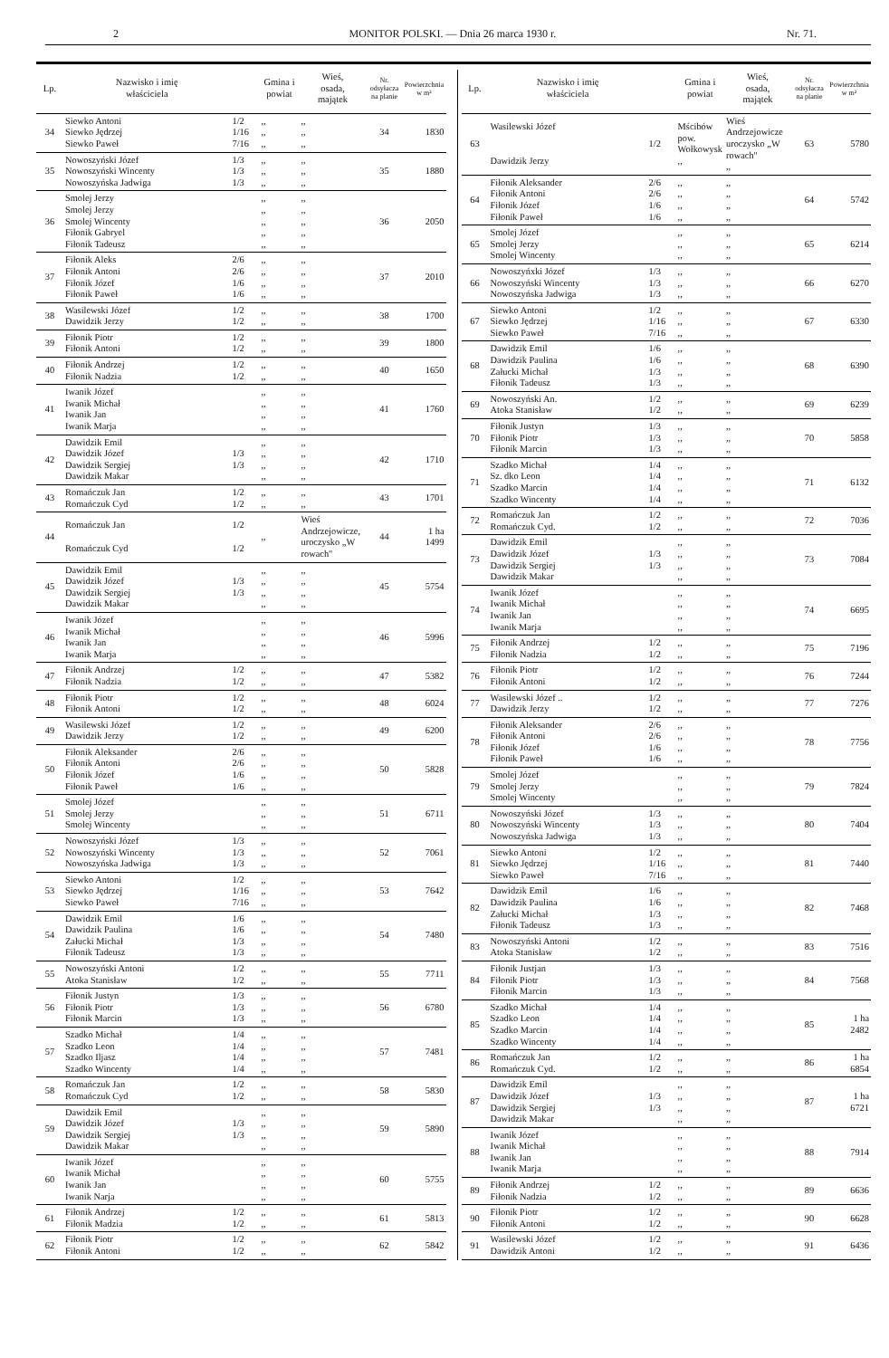2 MONITOR POLSKI. — Dnia 26 marca 1930 r. Nr. 71.
| Lp. | Nazwisko i imię właściciela | | Gmina i powiat | Wieś, osada, majątek | Nr. odsyłacza na planie | Powierzchnia w m² |
| --- | --- | --- | --- | --- | --- | --- |
| 34 | Siewko Antoni Siewko Jędrzej Siewko Paweł | 1/2 1/16 7/16 | ,, ,, ,, | ,, ,, ,, | 34 | 1830 |
| 35 | Nowoszyński Józef Nowoszyński Wincenty Nowoszyńska Jadwiga | 1/3 1/3 1/3 | ,, ,, ,, | ,, ,, ,, | 35 | 1880 |
| 36 | Smolej Jerzy Smolej Jerzy Smolej Wincenty Fiłonik Gabryel Fiłonik Tadeusz | | ,, ,, ,, ,, ,, | ,, ,, ,, ,, ,, | 36 | 2050 |
| 37 | Fiłonik Aleks Fiłonik Antoni Fiłonik Józef Fiłonik Paweł | 2/6 2/6 1/6 1/6 | ,, ,, ,, ,, | ,, ,, ,, ,, | 37 | 2010 |
| 38 | Wasilewski Józef Dawidzik Jerzy | 1/2 1/2 | ,, ,, | ,, ,, | 38 | 1700 |
| 39 | Fiłonik Piotr Fiłonik Antoni | 1/2 1/2 | ,, ,, | ,, ,, | 39 | 1800 |
| 40 | Fiłonik Andrzej Fiłonik Nadzia | 1/2 1/2 | ,, ,, | ,, ,, | 40 | 1650 |
| 41 | Iwanik Józef Iwanik Michał Iwanik Jan Iwanik Marja | | ,, ,, ,, ,, | ,, ,, ,, ,, | 41 | 1760 |
| 42 | Dawidzik Emil Dawidzik Józef Dawidzik Sergiej Dawidzik Makar | 1/3 1/3 | ,, ,, ,, ,, | ,, ,, ,, ,, | 42 | 1710 |
| 43 | Romańczuk Jan Romańczuk Cyd | 1/2 1/2 | ,, ,, | ,, ,, | 43 | 1701 |
| 44 | Romańczuk Jan Romańczuk Cyd | 1/2 1/2 | ,, | Wieś Andrzejowicze, uroczysko „W rowach" | 44 | 1 ha 1499 |
| 45 | Dawidzik Emil Dawidzik Józef Dawidzik Sergiej Dawidzik Makar | 1/3 1/3 | ,, ,, ,, ,, | ,, ,, ,, ,, | 45 | 5754 |
| 46 | Iwanik Józef Iwanik Michał Iwanik Jan Iwanik Marja | | ,, ,, ,, ,, | ,, ,, ,, ,, | 46 | 5996 |
| 47 | Fiłonik Andrzej Fiłonik Nadzia | 1/2 1/2 | ,, ,, | ,, ,, | 47 | 5382 |
| 48 | Fiłonik Piotr Fiłonik Antoni | 1/2 1/2 | ,, ,, | ,, ,, | 48 | 6024 |
| 49 | Wasilewski Józef Dawidzik Jerzy | 1/2 1/2 | ,, ,, | ,, ,, | 49 | 6200 |
| 50 | Fiłonik Aleksander Fiłonik Antoni Fiłonik Józef Fiłonik Paweł | 2/6 2/6 1/6 1/6 | ,, ,, ,, ,, | ,, ,, ,, ,, | 50 | 5828 |
| 51 | Smolej Józef Smolej Jerzy Smolej Wincenty | | ,, ,, ,, | ,, ,, ,, | 51 | 6711 |
| 52 | Nowoszyński Józef Nowoszyński Wincenty Nowoszyńska Jadwiga | 1/3 1/3 1/3 | ,, ,, ,, | ,, ,, ,, | 52 | 7061 |
| 53 | Siewko Antoni Siewko Jędrzej Siewko Paweł | 1/2 1/16 7/16 | ,, ,, ,, | ,, ,, ,, | 53 | 7642 |
| 54 | Dawidzik Emil Dawidzik Paulina Załucki Michał Fiłonik Tadeusz | 1/6 1/6 1/3 1/3 | ,, ,, ,, ,, | ,, ,, ,, ,, | 54 | 7480 |
| 55 | Nowoszyński Antoni Atoka Stanisław | 1/2 1/2 | ,, ,, | ,, ,, | 55 | 7711 |
| 56 | Fiłonik Justyn Fiłonik Piotr Fiłonik Marcin | 1/3 1/3 1/3 | ,, ,, ,, | ,, ,, ,, | 56 | 6780 |
| 57 | Szadko Michał Szadko Leon Szadko Iljasz Szadko Wincenty | 1/4 1/4 1/4 1/4 | ,, ,, ,, ,, | ,, ,, ,, ,, | 57 | 7481 |
| 58 | Romańczuk Jan Romańczuk Cyd | 1/2 1/2 | ,, ,, | ,, ,, | 58 | 5830 |
| 59 | Dawidzik Emil Dawidzik Józef Dawidzik Sergiej Dawidzik Makar | 1/3 1/3 | ,, ,, ,, ,, | ,, ,, ,, ,, | 59 | 5890 |
| 60 | Iwanik Józef Iwanik Michał Iwanik Jan Iwanik Narja | | ,, ,, ,, ,, | ,, ,, ,, ,, | 60 | 5755 |
| 61 | Fiłonik Andrzej Fiłonik Madzia | 1/2 1/2 | ,, ,, | ,, ,, | 61 | 5813 |
| 62 | Fiłonik Piotr Fiłonik Antoni | 1/2 1/2 | ,, ,, | ,, ,, | 62 | 5842 |
| Lp. | Nazwisko i imię właściciela | | Gmina i powiat | Wieś, osada, majątek | Nr. odsyłacza na planie | Powierzchnia w m² |
| --- | --- | --- | --- | --- | --- | --- |
| 63 | Wasilewski Józef Dawidzik Jerzy | 1/2 | Mścibów pow. Wołkowysk ,, | Wieś Andrzejowicze uroczysko „W rowach" ,, | 63 | 5780 |
| 64 | Fiłonik Aleksander Fiłonik Antoni Fiłonik Józef Fiłonik Paweł | 2/6 2/6 1/6 1/6 | ,, ,, ,, ,, | ,, ,, ,, ,, | 64 | 5742 |
| 65 | Smolej Józef Smolej Jerzy Smolej Wincenty | | ,, ,, ,, | ,, ,, ,, | 65 | 6214 |
| 66 | Nowoszyńxki Józef Nowoszyński Wincenty Nowoszyńska Jadwiga | 1/3 1/3 1/3 | ,, ,, ,, | ,, ,, ,, | 66 | 6270 |
| 67 | Siewko Antoni Siewko Jędrzej Siewko Paweł | 1/2 1/16 7/16 | ,, ,, ,, | ,, ,, ,, | 67 | 6330 |
| 68 | Dawidzik Emil Dawidzik Paulina Załucki Michał Fiłonik Tadeusz | 1/6 1/6 1/3 1/3 | ,, ,, ,, ,, | ,, ,, ,, ,, | 68 | 6390 |
| 69 | Nowoszyński An. Atoka Stanisław | 1/2 1/2 | ,, ,, | ,, ,, | 69 | 6239 |
| 70 | Fiłonik Justyn Fiłonik Piotr Fiłonik Marcin | 1/3 1/3 1/3 | ,, ,, ,, | ,, ,, ,, | 70 | 5858 |
| 71 | Szadko Michał Sz. dko Leon Szadko Marcin Szadko Wincenty | 1/4 1/4 1/4 1/4 | ,, ,, ,, ,, | ,, ,, ,, ,, | 71 | 6132 |
| 72 | Romańczuk Jan Romańczuk Cyd. | 1/2 1/2 | ,, ,, | ,, ,, | 72 | 7036 |
| 73 | Dawidzik Emil Dawidzik Józef Dawidzik Sergiej Dawidzik Makar | 1/3 1/3 | ,, ,, ,, ,, | ,, ,, ,, ,, | 73 | 7084 |
| 74 | Iwanik Józef Iwanik Michał Iwanik Jan Iwanik Marja | | ,, ,, ,, ,, | ,, ,, ,, ,, | 74 | 6695 |
| 75 | Fiłonik Andrzej Fiłonik Nadzia | 1/2 1/2 | ,, ,, | ,, ,, | 75 | 7196 |
| 76 | Fiłonik Piotr Fiłonik Antoni | 1/2 1/2 | ,, ,, | ,, ,, | 76 | 7244 |
| 77 | Wasilewski Józef .. Dawidzik Jerzy | 1/2 1/2 | ,, ,, | ,, ,, | 77 | 7276 |
| 78 | Fiłonik Aleksander Fiłonik Antoni Fiłonik Józef Fiłonik Paweł | 2/6 2/6 1/6 1/6 | ,, ,, ,, ,, | ,, ,, ,, ,, | 78 | 7756 |
| 79 | Smolej Józef Smolej Jerzy Smolej Wincenty | | ,, ,, ,, | ,, ,, ,, | 79 | 7824 |
| 80 | Nowoszyński Józef Nowoszyński Wincenty Nowoszyńska Jadwiga | 1/3 1/3 1/3 | ,, ,, ,, | ,, ,, ,, | 80 | 7404 |
| 81 | Siewko Antoni Siewko Jędrzej Siewko Paweł | 1/2 1/16 7/16 | ,, ,, ,, | ,, ,, ,, | 81 | 7440 |
| 82 | Dawidzik Emil Dawidzik Paulina Załucki Michał Fiłonik Tadeusz | 1/6 1/6 1/3 1/3 | ,, ,, ,, ,, | ,, ,, ,, ,, | 82 | 7468 |
| 83 | Nowoszyński Antoni Atoka Stanisław | 1/2 1/2 | ,, ,, | ,, ,, | 83 | 7516 |
| 84 | Fiłonik Justjan Fiłonik Piotr Fiłonik Marcin | 1/3 1/3 1/3 | ,, ,, ,, | ,, ,, ,, | 84 | 7568 |
| 85 | Szadko Michał Szadko Leon Szadko Marcin Szadko Wincenty | 1/4 1/4 1/4 1/4 | ,, ,, ,, ,, | ,, ,, ,, ,, | 85 | 1 ha 2482 |
| 86 | Romańczuk Jan Romańczuk Cyd. | 1/2 1/2 | ,, ,, | ,, ,, | 86 | 1 ha 6854 |
| 87 | Dawidzik Emil Dawidzik Józef Dawidzik Sergiej Dawidzik Makar | 1/3 1/3 | ,, ,, ,, ,, | ,, ,, ,, ,, | 87 | 1 ha 6721 |
| 88 | Iwanik Józef Iwanik Michał Iwanik Jan Iwanik Marja | | ,, ,, ,, ,, | ,, ,, ,, ,, | 88 | 7914 |
| 89 | Fiłonik Andrzej Fiłonik Nadzia | 1/2 1/2 | ,, ,, | ,, ,, | 89 | 6636 |
| 90 | Fiłonik Piotr Fiłonik Antoni | 1/2 1/2 | ,, ,, | ,, ,, | 90 | 6628 |
| 91 | Wasilewski Józef Dawidzik Antoni | 1/2 1/2 | ,, ,, | ,, ,, | 91 | 6436 |